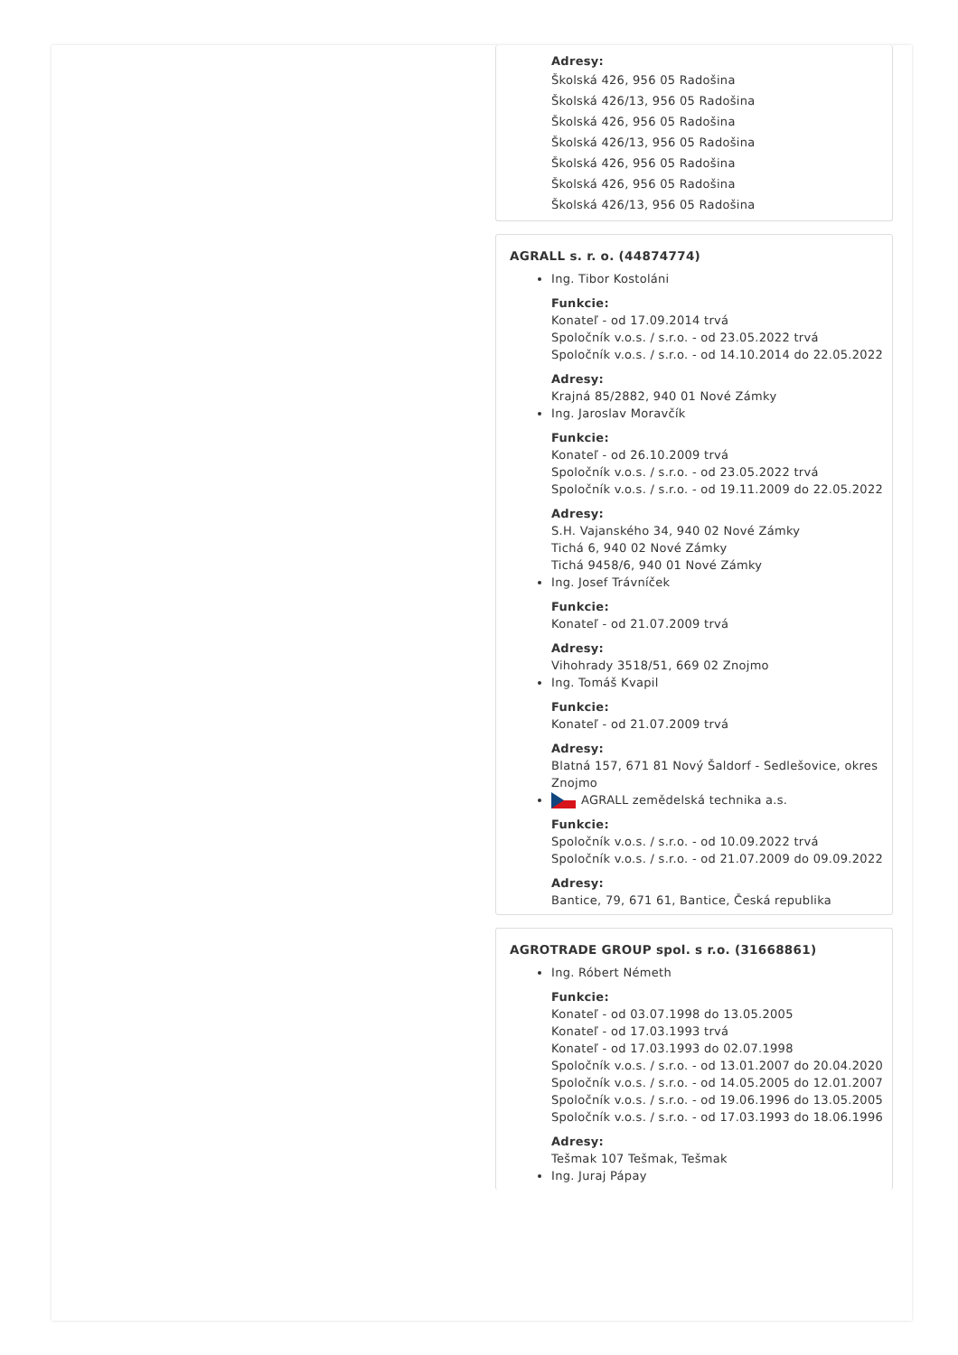Adresy:
Školská 426, 956 05 Radošina
Školská 426/13, 956 05 Radošina
Školská 426, 956 05 Radošina
Školská 426/13, 956 05 Radošina
Školská 426, 956 05 Radošina
Školská 426, 956 05 Radošina
Školská 426/13, 956 05 Radošina
AGRALL s. r. o. (44874774)
Ing. Tibor Kostoláni
Funkcie:
Konateľ - od 17.09.2014 trvá
Spoločník v.o.s. / s.r.o. - od 23.05.2022 trvá
Spoločník v.o.s. / s.r.o. - od 14.10.2014 do 22.05.2022
Adresy:
Krajná 85/2882, 940 01 Nové Zámky
Ing. Jaroslav Moravčík
Funkcie:
Konateľ - od 26.10.2009 trvá
Spoločník v.o.s. / s.r.o. - od 23.05.2022 trvá
Spoločník v.o.s. / s.r.o. - od 19.11.2009 do 22.05.2022
Adresy:
S.H. Vajanského 34, 940 02 Nové Zámky
Tichá 6, 940 02 Nové Zámky
Tichá 9458/6, 940 01 Nové Zámky
Ing. Josef Trávníček
Funkcie:
Konateľ - od 21.07.2009 trvá
Adresy:
Vihohrady 3518/51, 669 02 Znojmo
Ing. Tomáš Kvapil
Funkcie:
Konateľ - od 21.07.2009 trvá
Adresy:
Blatná 157, 671 81 Nový Šaldorf - Sedlešovice, okres Znojmo
AGRALL zemědelská technika a.s.
Funkcie:
Spoločník v.o.s. / s.r.o. - od 10.09.2022 trvá
Spoločník v.o.s. / s.r.o. - od 21.07.2009 do 09.09.2022
Adresy:
Bantice, 79, 671 61, Bantice, Česká republika
AGROTRADE GROUP spol. s r.o. (31668861)
Ing. Róbert Németh
Funkcie:
Konateľ - od 03.07.1998 do 13.05.2005
Konateľ - od 17.03.1993 trvá
Konateľ - od 17.03.1993 do 02.07.1998
Spoločník v.o.s. / s.r.o. - od 13.01.2007 do 20.04.2020
Spoločník v.o.s. / s.r.o. - od 14.05.2005 do 12.01.2007
Spoločník v.o.s. / s.r.o. - od 19.06.1996 do 13.05.2005
Spoločník v.o.s. / s.r.o. - od 17.03.1993 do 18.06.1996
Adresy:
Tešmak 107 Tešmak, Tešmak
Ing. Juraj Pápay